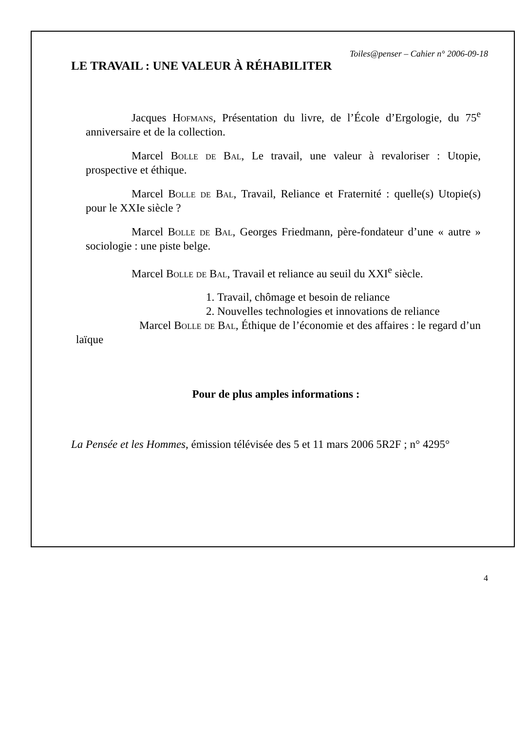Toiles@penser – Cahier n° 2006-09-18
LE TRAVAIL : UNE VALEUR À RÉHABILITER
Jacques Hofmans, Présentation du livre, de l’École d’Ergologie, du 75<sup>e</sup> anniversaire et de la collection.
Marcel Bolle de Bal, Le travail, une valeur à revaloriser : Utopie, prospective et éthique.
Marcel Bolle de Bal, Travail, Reliance et Fraternité : quelle(s) Utopie(s) pour le XXIe siècle ?
Marcel Bolle de Bal, Georges Friedmann, père-fondateur d’une « autre » sociologie : une piste belge.
Marcel Bolle de Bal, Travail et reliance au seuil du XXI<sup>e</sup> siècle.
1. Travail, chômage et besoin de reliance
2. Nouvelles technologies et innovations de reliance
Marcel Bolle de Bal, Éthique de l’économie et des affaires : le regard d’un laïque
Pour de plus amples informations :
La Pensée et les Hommes, émission télévisée des 5 et 11 mars 2006 5R2F ; n° 4295°
4